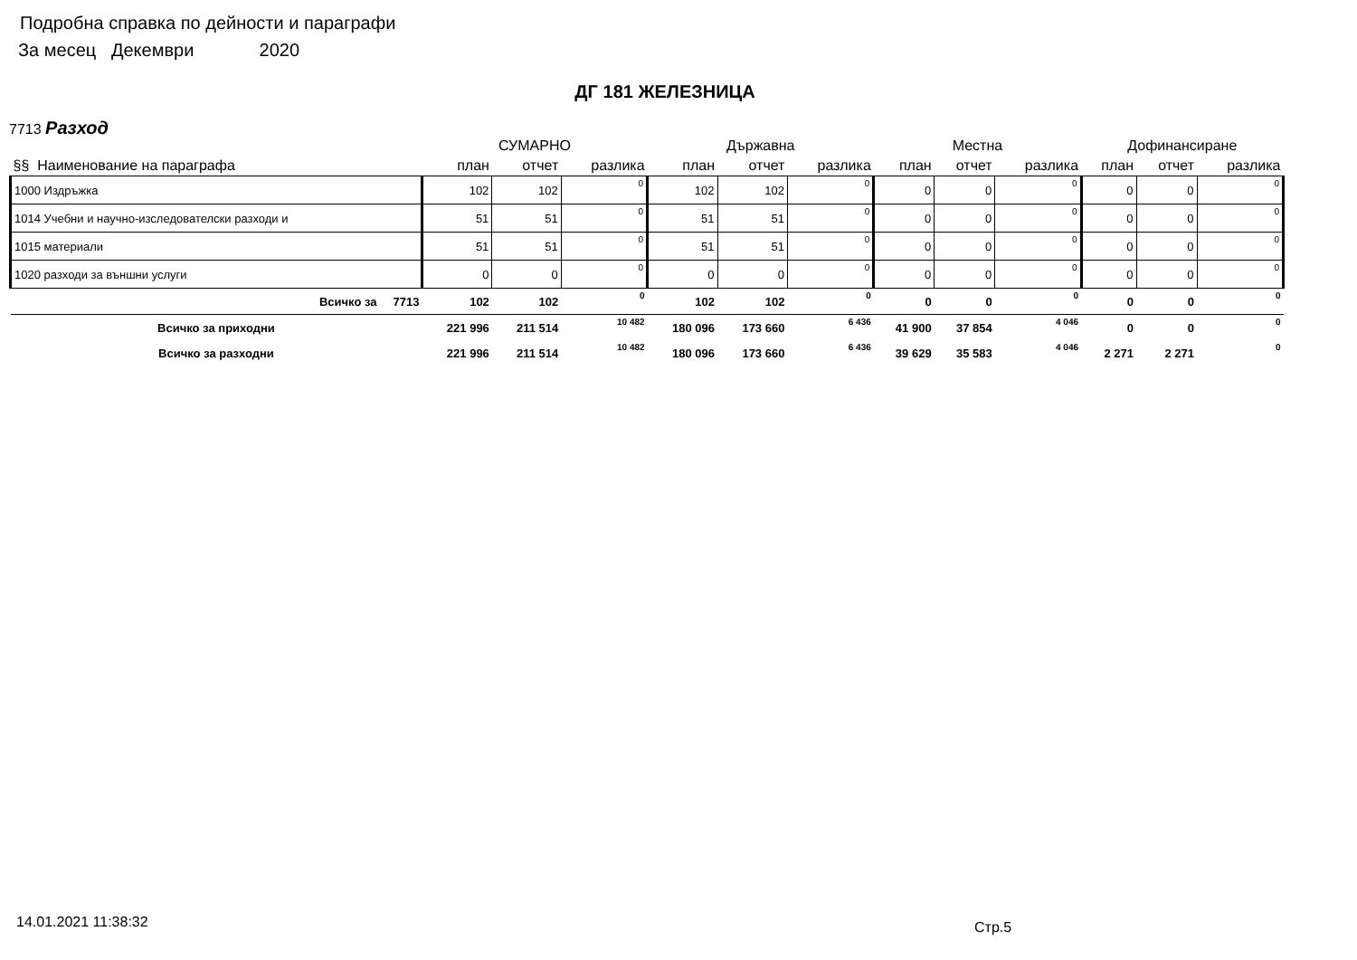Подробна справка по дейности и параграфи
За месец Декември 2020
ДГ 181 ЖЕЛЕЗНИЦА
7713 Разход
| | СУМАРНО | | | Държавна | | | Местна | | | Дофинансиране | | |
| --- | --- | --- | --- | --- | --- | --- | --- | --- | --- | --- | --- | --- |
| §§ Наименование на параграфа | план | отчет | разлика | план | отчет | разлика | план | отчет | разлика | план | отчет | разлика |
| 1000 Издръжка | 102 | 102 | 0 | 102 | 102 | 0 | 0 | 0 | 0 | 0 | 0 | 0 |
| 1014 Учебни и научно-изследователски разходи и | 51 | 51 | 0 | 51 | 51 | 0 | 0 | 0 | 0 | 0 | 0 | 0 |
| 1015 материали | 51 | 51 | 0 | 51 | 51 | 0 | 0 | 0 | 0 | 0 | 0 | 0 |
| 1020 разходи за външни услуги | 0 | 0 | 0 | 0 | 0 | 0 | 0 | 0 | 0 | 0 | 0 | 0 |
| Всичко за 7713 | 102 | 102 | 0 | 102 | 102 | 0 | 0 | 0 | 0 | 0 | 0 | 0 |
| Всичко за приходни | 221 996 | 211 514 | 10 482 | 180 096 | 173 660 | 6 436 | 41 900 | 37 854 | 4 046 | 0 | 0 | 0 |
| Всичко за разходни | 221 996 | 211 514 | 10 482 | 180 096 | 173 660 | 6 436 | 39 629 | 35 583 | 4 046 | 2 271 | 2 271 | 0 |
14.01.2021 11:38:32 Стр.5